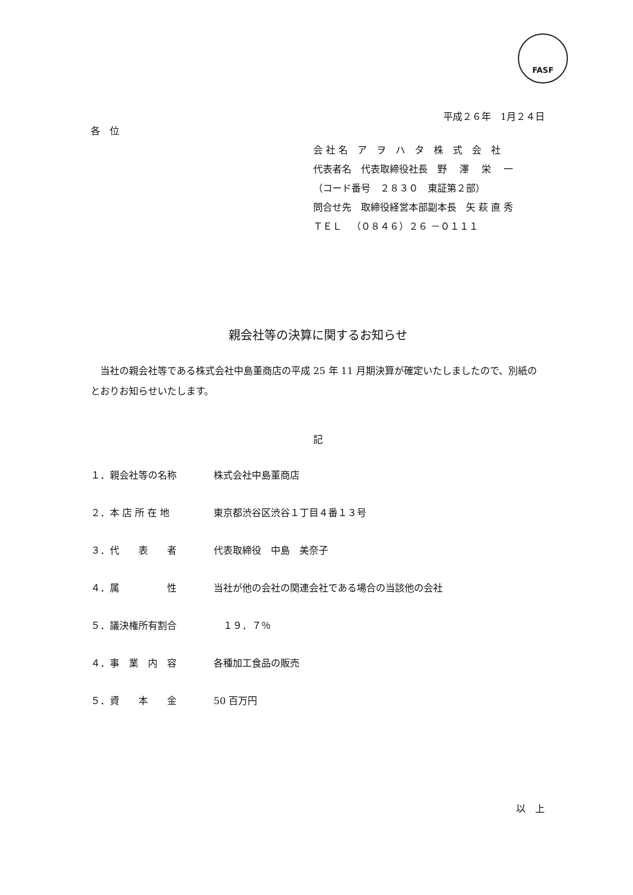FASF
平成２６年　1月２４日
各　位
会 社 名　ア　ヲ　ハ　タ　株　式　会　社
代表者名　代表取締役社長　野　 澤　 栄　 一
（コード番号　２８３０　東証第２部）
問合せ先　取締役経営本部副本長　矢 萩 直 秀
ＴＥＬ　（０８４６）２６ －０１１１
親会社等の決算に関するお知らせ
当社の親会社等である株式会社中島董商店の平成 25 年 11 月期決算が確定いたしましたので、別紙のとおりお知らせいたします。
記
１．親会社等の名称 株式会社中島董商店
２．本 店 所 在 地 東京都渋谷区渋谷１丁目４番１３号
３．代　　表　　者 代表取締役　中島　美奈子
４．属　　　　　性 当社が他の会社の関連会社である場合の当該他の会社
５．議決権所有割合 　１９．７％
４．事　業　内　容 各種加工食品の販売
５．資　　本　　金 50 百万円
以　上